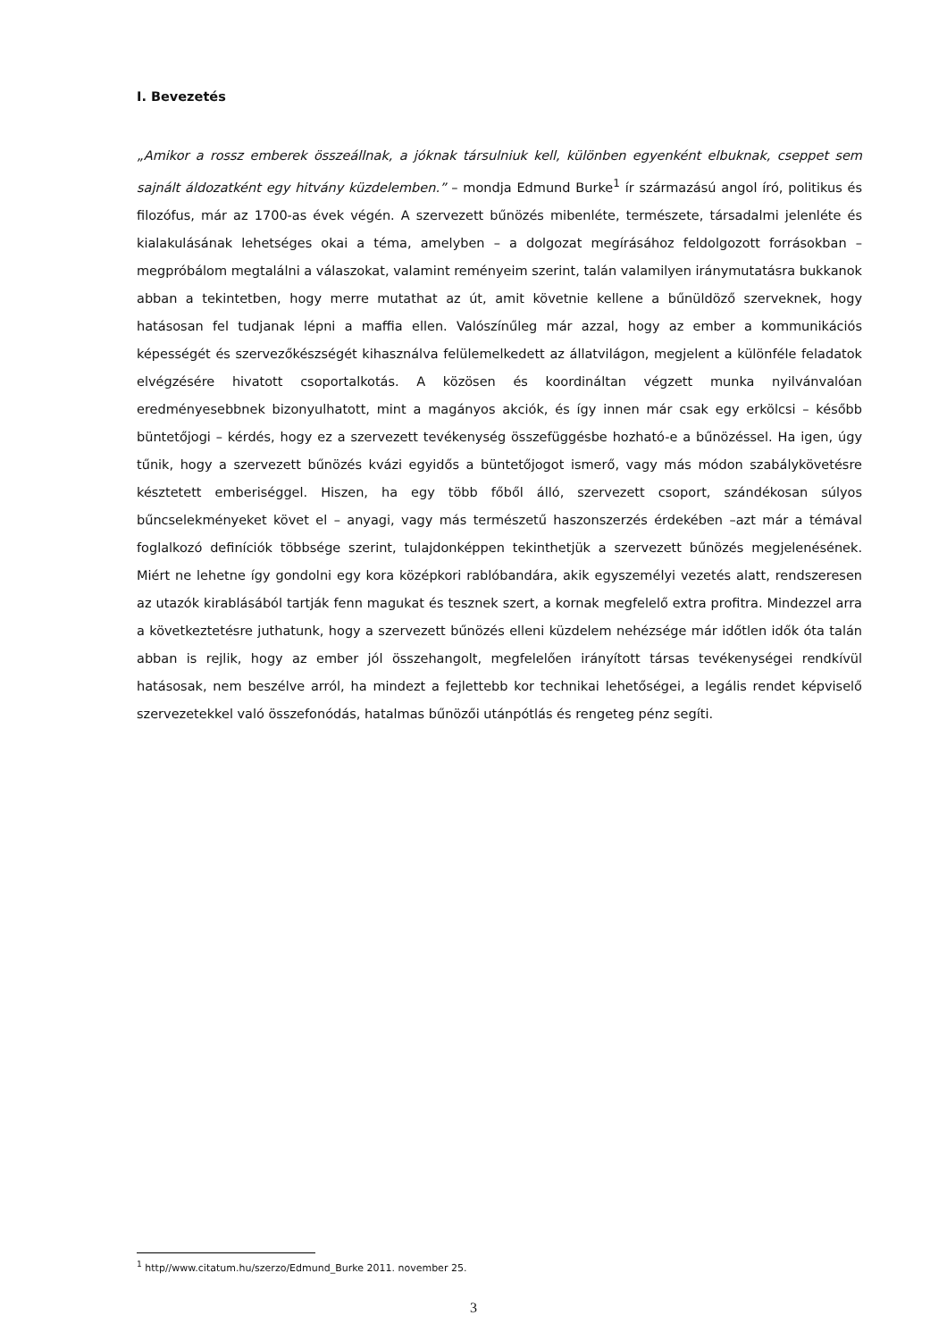I. Bevezetés
„Amikor a rossz emberek összeállnak, a jóknak társulniuk kell, különben egyenként elbuknak, cseppet sem sajnált áldozatként egy hitvány küzdelemben.” – mondja Edmund Burke<sup>1</sup> ír származású angol író, politikus és filozófus, már az 1700-as évek végén. A szervezett bűnözés mibenléte, természete, társadalmi jelenléte és kialakulásának lehetséges okai a téma, amelyben – a dolgozat megírásához feldolgozott forrásokban – megpróbálom megtalálni a válaszokat, valamint reményeim szerint, talán valamilyen iránymutatásra bukkanok abban a tekintetben, hogy merre mutathat az út, amit követnie kellene a bűnüldöző szerveknek, hogy hatásosan fel tudjanak lépni a maffia ellen. Valószínűleg már azzal, hogy az ember a kommunikációs képességét és szervezőkészségét kihasználva felülemelkedett az állatvilágon, megjelent a különféle feladatok elvégzésére hivatott csoportalkotás. A közösen és koordináltan végzett munka nyilvánvalóan eredményesebbnek bizonyulhatott, mint a magányos akciók, és így innen már csak egy erkölcsi – később büntetőjogi – kérdés, hogy ez a szervezett tevékenység összefüggésbe hozható-e a bűnözéssel. Ha igen, úgy tűnik, hogy a szervezett bűnözés kvázi egyidős a büntetőjogot ismerő, vagy más módon szabálykövetésre késztetett emberiséggel. Hiszen, ha egy több főből álló, szervezett csoport, szándékosan súlyos bűncselekményeket követ el – anyagi, vagy más természetű haszonszerzés érdekében –azt már a témával foglalkozó definíciók többsége szerint, tulajdonképpen tekinthetjük a szervezett bűnözés megjelenésének. Miért ne lehetne így gondolni egy kora középkori rablóbandára, akik egyszemélyi vezetés alatt, rendszeresen az utazók kirablásából tartják fenn magukat és tesznek szert, a kornak megfelelő extra profitra. Mindezzel arra a következtetésre juthatunk, hogy a szervezett bűnözés elleni küzdelem nehézsége már időtlen idők óta talán abban is rejlik, hogy az ember jól összehangolt, megfelelően irányított társas tevékenységei rendkívül hatásosak, nem beszélve arról, ha mindezt a fejlettebb kor technikai lehetőségei, a legális rendet képviselő szervezetekkel való összefonódás, hatalmas bűnözői utánpótlás és rengeteg pénz segíti.
<sup>1</sup> http//www.citatum.hu/szerzo/Edmund_Burke 2011. november 25.
3